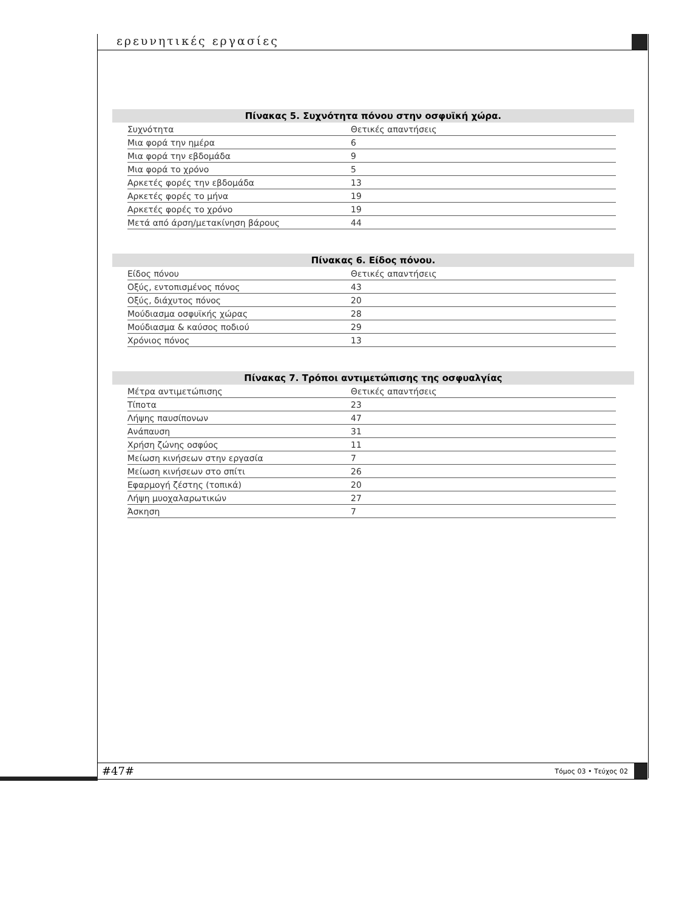ερευνητικές εργασίες
Πίνακας 5. Συχνότητα πόνου στην οσφυϊκή χώρα.
| Συχνότητα | Θετικές απαντήσεις |
| --- | --- |
| Μια φορά την ημέρα | 6 |
| Μια φορά την εβδομάδα | 9 |
| Μια φορά το χρόνο | 5 |
| Αρκετές φορές την εβδομάδα | 13 |
| Αρκετές φορές το μήνα | 19 |
| Αρκετές φορές το χρόνο | 19 |
| Μετά από άρση/μετακίνηση βάρους | 44 |
Πίνακας 6. Είδος πόνου.
| Είδος πόνου | Θετικές απαντήσεις |
| --- | --- |
| Οξύς, εντοπισμένος πόνος | 43 |
| Οξύς, διάχυτος πόνος | 20 |
| Μούδιασμα οσφυϊκής χώρας | 28 |
| Μούδιασμα & καύσος ποδιού | 29 |
| Χρόνιος πόνος | 13 |
Πίνακας 7. Τρόποι αντιμετώπισης της οσφυαλγίας
| Μέτρα αντιμετώπισης | Θετικές απαντήσεις |
| --- | --- |
| Τίποτα | 23 |
| Λήψης παυσίπονων | 47 |
| Ανάπαυση | 31 |
| Χρήση ζώνης οσφύος | 11 |
| Μείωση κινήσεων στην εργασία | 7 |
| Μείωση κινήσεων στο σπίτι | 26 |
| Εφαρμογή ζέστης (τοπικά) | 20 |
| Λήψη μυοχαλαρωτικών | 27 |
| Άσκηση | 7 |
#47# Τόμος 03 • Τεύχος 02